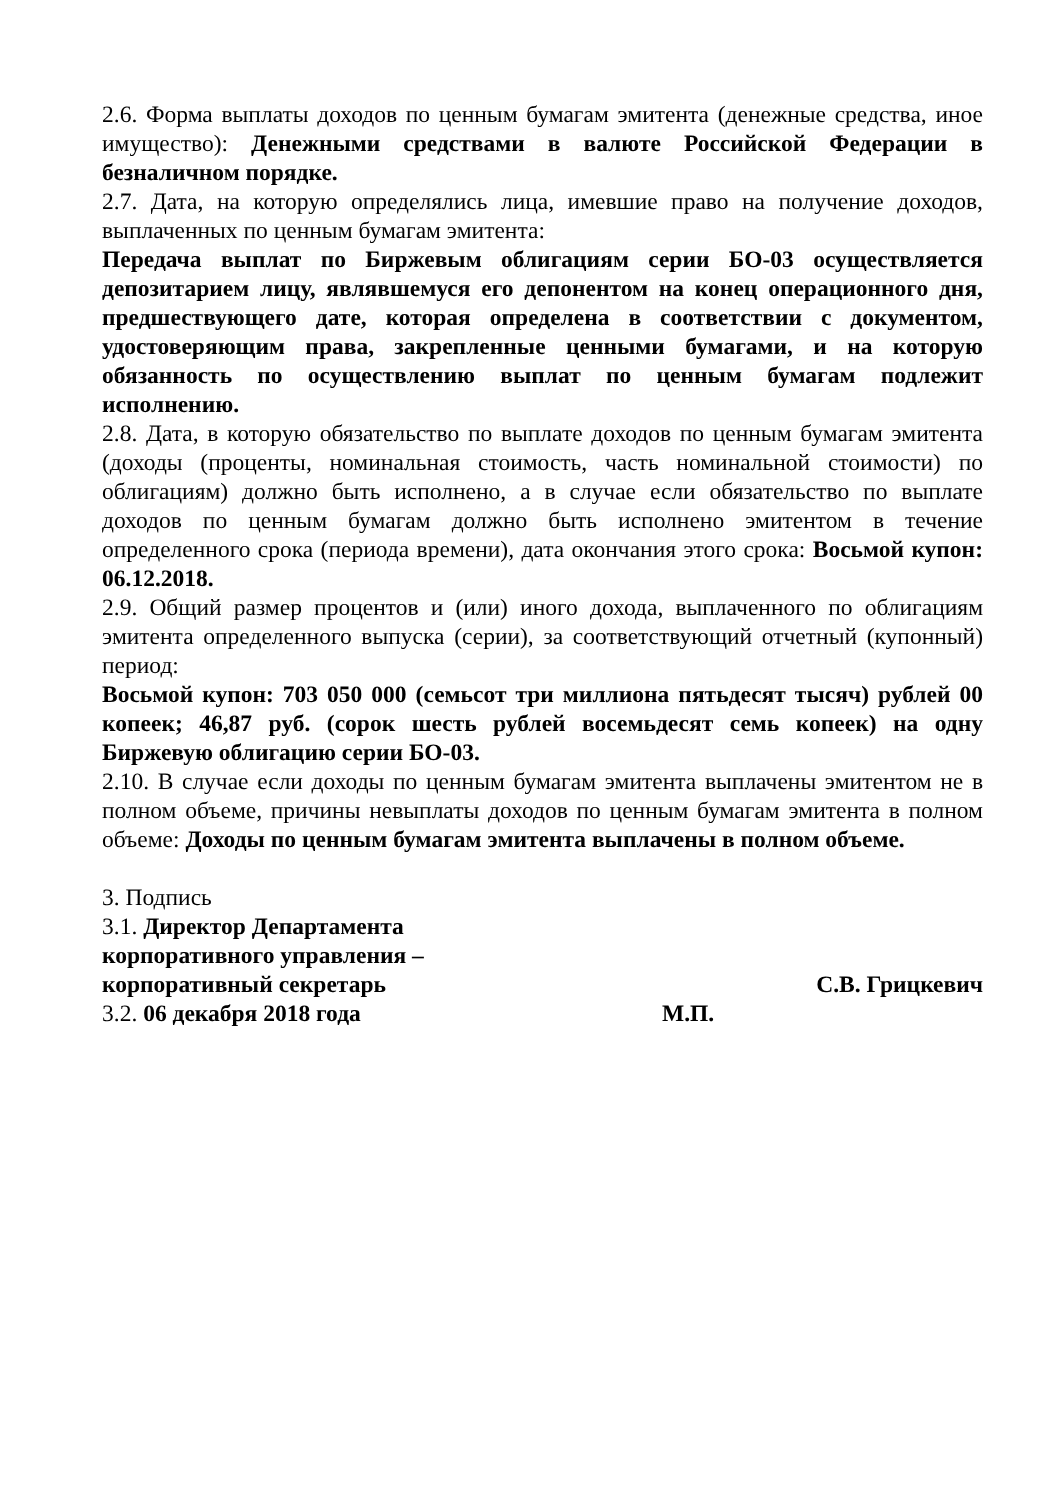2.6. Форма выплаты доходов по ценным бумагам эмитента (денежные средства, иное имущество): Денежными средствами в валюте Российской Федерации в безналичном порядке.
2.7. Дата, на которую определялись лица, имевшие право на получение доходов, выплаченных по ценным бумагам эмитента:
Передача выплат по Биржевым облигациям серии БО-03 осуществляется депозитарием лицу, являвшемуся его депонентом на конец операционного дня, предшествующего дате, которая определена в соответствии с документом, удостоверяющим права, закрепленные ценными бумагами, и на которую обязанность по осуществлению выплат по ценным бумагам подлежит исполнению.
2.8. Дата, в которую обязательство по выплате доходов по ценным бумагам эмитента (доходы (проценты, номинальная стоимость, часть номинальной стоимости) по облигациям) должно быть исполнено, а в случае если обязательство по выплате доходов по ценным бумагам должно быть исполнено эмитентом в течение определенного срока (периода времени), дата окончания этого срока: Восьмой купон: 06.12.2018.
2.9. Общий размер процентов и (или) иного дохода, выплаченного по облигациям эмитента определенного выпуска (серии), за соответствующий отчетный (купонный) период:
Восьмой купон: 703 050 000 (семьсот три миллиона пятьдесят тысяч) рублей 00 копеек; 46,87 руб. (сорок шесть рублей восемьдесят семь копеек) на одну Биржевую облигацию серии БО-03.
2.10. В случае если доходы по ценным бумагам эмитента выплачены эмитентом не в полном объеме, причины невыплаты доходов по ценным бумагам эмитента в полном объеме: Доходы по ценным бумагам эмитента выплачены в полном объеме.
3. Подпись
3.1. Директор Департамента
корпоративного управления –
корпоративный секретарь С.В. Грицкевич
3.2. 06 декабря 2018 года М.П.